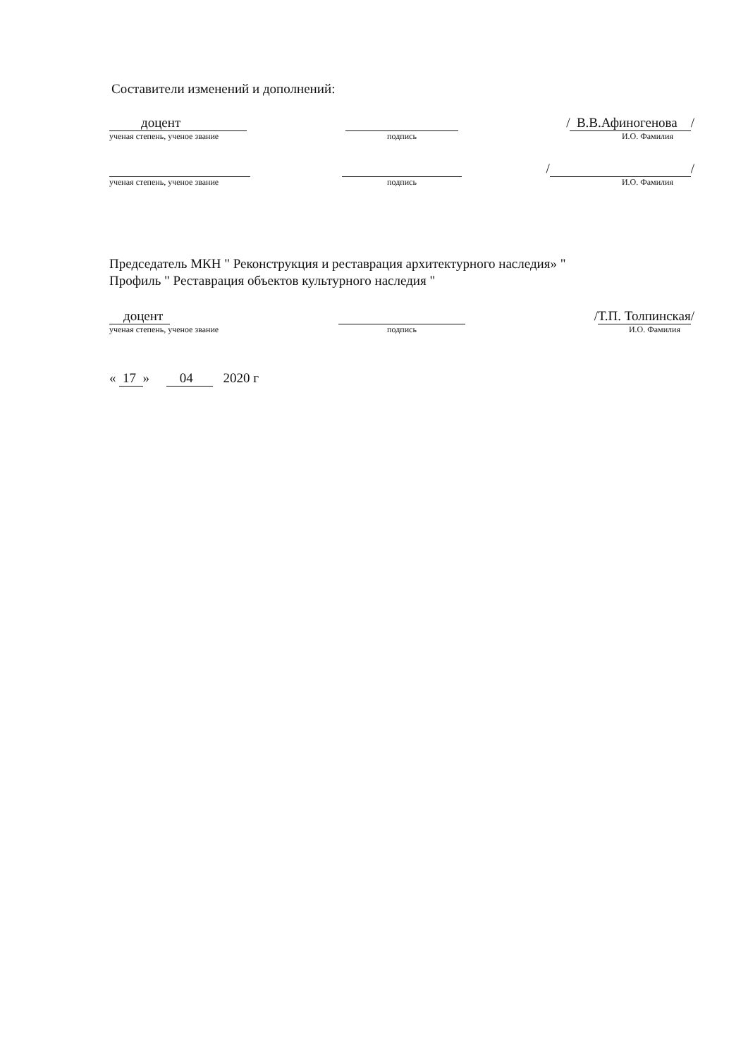Составители изменений и дополнений:
доцент
ученая степень, ученое звание
подпись
/ В.В.Афиногенова /
И.О. Фамилия
ученая степень, ученое звание подпись
/ /
И.О. Фамилия
Председатель МКН " Реконструкция и реставрация архитектурного наследия» "
Профиль " Реставрация объектов культурного наследия "
доцент
ученая степень, ученое звание
подпись
/Т.П. Толпинская/
И.О. Фамилия
« 17 » 04 2020 г